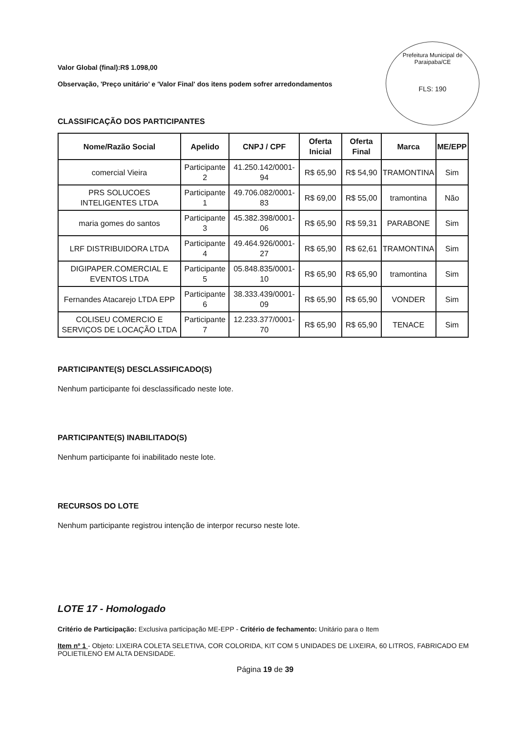Prefeitura Municipal de Paraipaba/CE
FLS: 190
Valor Global (final):R$ 1.098,00
Observação, 'Preço unitário' e 'Valor Final' dos itens podem sofrer arredondamentos
CLASSIFICAÇÃO DOS PARTICIPANTES
| Nome/Razão Social | Apelido | CNPJ / CPF | Oferta Inicial | Oferta Final | Marca | ME/EPP |
| --- | --- | --- | --- | --- | --- | --- |
| comercial Vieira | Participante 2 | 41.250.142/0001-94 | R$ 65,90 | R$ 54,90 | TRAMONTINA | Sim |
| PRS SOLUCOES INTELIGENTES LTDA | Participante 1 | 49.706.082/0001-83 | R$ 69,00 | R$ 55,00 | tramontina | Não |
| maria gomes do santos | Participante 3 | 45.382.398/0001-06 | R$ 65,90 | R$ 59,31 | PARABONE | Sim |
| LRF DISTRIBUIDORA LTDA | Participante 4 | 49.464.926/0001-27 | R$ 65,90 | R$ 62,61 | TRAMONTINA | Sim |
| DIGIPAPER.COMERCIAL E EVENTOS LTDA | Participante 5 | 05.848.835/0001-10 | R$ 65,90 | R$ 65,90 | tramontina | Sim |
| Fernandes Atacarejo LTDA EPP | Participante 6 | 38.333.439/0001-09 | R$ 65,90 | R$ 65,90 | VONDER | Sim |
| COLISEU COMERCIO E SERVIÇOS DE LOCAÇÃO LTDA | Participante 7 | 12.233.377/0001-70 | R$ 65,90 | R$ 65,90 | TENACE | Sim |
PARTICIPANTE(S) DESCLASSIFICADO(S)
Nenhum participante foi desclassificado neste lote.
PARTICIPANTE(S) INABILITADO(S)
Nenhum participante foi inabilitado neste lote.
RECURSOS DO LOTE
Nenhum participante registrou intenção de interpor recurso neste lote.
LOTE 17 - Homologado
Critério de Participação: Exclusiva participação ME-EPP - Critério de fechamento: Unitário para o Item
Item nº 1 - Objeto: LIXEIRA COLETA SELETIVA, COR COLORIDA, KIT COM 5 UNIDADES DE LIXEIRA, 60 LITROS, FABRICADO EM POLIETILENO EM ALTA DENSIDADE.
Página 19 de 39